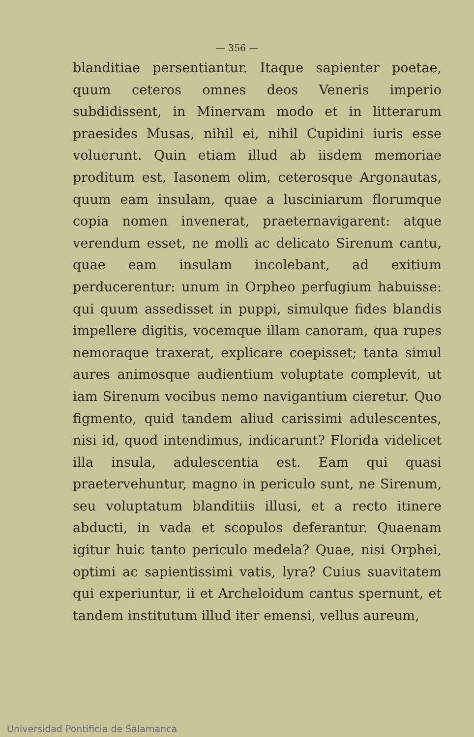— 356 —
blanditiae persentiantur. Itaque sapienter poetae, quum ceteros omnes deos Veneris imperio subdidissent, in Minervam modo et in litterarum praesides Musas, nihil ei, nihil Cupidini iuris esse voluerunt. Quin etiam illud ab iisdem memoriae proditum est, Iasonem olim, ceterosque Argonautas, quum eam insulam, quae a lusciniarum florumque copia nomen invenerat, praeternavigarent: atque verendum esset, ne molli ac delicato Sirenum cantu, quae eam insulam incolebant, ad exitium perducerentur: unum in Orpheo perfugium habuisse: qui quum assedisset in puppi, simulque fides blandis impellere digitis, vocemque illam canoram, qua rupes nemoraque traxerat, explicare coepisset; tanta simul aures animosque audientium voluptate complevit, ut iam Sirenum vocibus nemo navigantium cieretur. Quo figmento, quid tandem aliud carissimi adulescentes, nisi id, quod intendimus, indicarunt? Florida videlicet illa insula, adulescentia est. Eam qui quasi praetervehuntur, magno in periculo sunt, ne Sirenum, seu voluptatum blanditiis illusi, et a recto itinere abducti, in vada et scopulos deferantur. Quaenam igitur huic tanto periculo medela? Quae, nisi Orphei, optimi ac sapientissimi vatis, lyra? Cuius suavitatem qui experiuntur, ii et Archeloidum cantus spernunt, et tandem institutum illud iter emensi, vellus aureum,
Universidad Pontificia de Salamanca